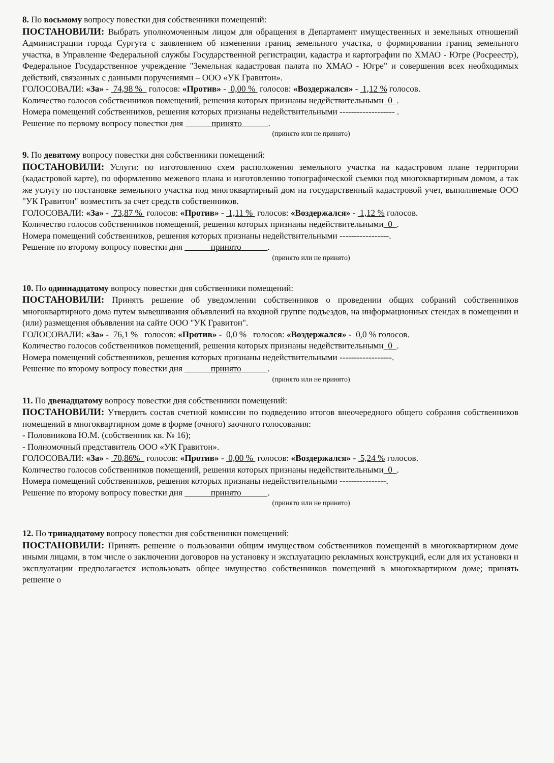8. По восьмому вопросу повестки дня собственники помещений:
ПОСТАНОВИЛИ: Выбрать уполномоченным лицом для обращения в Департамент имущественных и земельных отношений Администрации города Сургута с заявлением об изменении границ земельного участка, о формировании границ земельного участка, в Управление Федеральной службы Государственной регистрации, кадастра и картографии по ХМАО - Югре (Росреестр), Федеральное Государственное учреждение "Земельная кадастровая палата по ХМАО - Югре" и совершения всех необходимых действий, связанных с данными поручениями – ООО «УК Гравитон».
ГОЛОСОВАЛИ: «За» - 74,98 % голосов: «Против» - 0,00 % голосов: «Воздержался» - 1,12 % голосов.
Количество голосов собственников помещений, решения которых признаны недействительными 0 .
Номера помещений собственников, решения которых признаны недействительными ------------------- .
Решение по первому вопросу повестки дня принято .
(принято или не принято)
9. По девятому вопросу повестки дня собственники помещений:
ПОСТАНОВИЛИ: Услуги: по изготовлению схем расположения земельного участка на кадастровом плане территории (кадастровой карте), по оформлению межевого плана и изготовлению топографической съемки под многоквартирным домом, а так же услугу по постановке земельного участка под многоквартирный дом на государственный кадастровой учет, выполняемые ООО "УК Гравитон" возместить за счет средств собственников.
ГОЛОСОВАЛИ: «За» - 73,87 % голосов: «Против» - 1,11 % голосов: «Воздержался» - 1,12 % голосов.
Количество голосов собственников помещений, решения которых признаны недействительными 0 .
Номера помещений собственников, решения которых признаны недействительными -----------------.
Решение по второму вопросу повестки дня принято .
(принято или не принято)
10. По одиннадцатому вопросу повестки дня собственники помещений:
ПОСТАНОВИЛИ: Принять решение об уведомлении собственников о проведении общих собраний собственников многоквартирного дома путем вывешивания объявлений на входной группе подъездов, на информационных стендах в помещении и (или) размещения объявления на сайте ООО "УК Гравитон".
ГОЛОСОВАЛИ: «За» - 76,1 % голосов: «Против» - 0,0 % голосов: «Воздержался» - 0,0 % голосов.
Количество голосов собственников помещений, решения которых признаны недействительными 0 .
Номера помещений собственников, решения которых признаны недействительными ------------------.
Решение по второму вопросу повестки дня принято .
(принято или не принято)
11. По двенадцатому вопросу повестки дня собственники помещений:
ПОСТАНОВИЛИ: Утвердить состав счетной комиссии по подведению итогов внеочередного общего собрания собственников помещений в многоквартирном доме в форме (очного) заочного голосования:
- Половникова Ю.М. (собственник кв. № 16);
- Полномочный представитель ООО «УК Гравитон».
ГОЛОСОВАЛИ: «За» - 70,86% голосов: «Против» - 0,00 % голосов: «Воздержался» - 5,24 % голосов.
Количество голосов собственников помещений, решения которых признаны недействительными 0 .
Номера помещений собственников, решения которых признаны недействительными ----------------.
Решение по второму вопросу повестки дня принято .
(принято или не принято)
12. По тринадцатому вопросу повестки дня собственники помещений:
ПОСТАНОВИЛИ: Принять решение о пользовании общим имуществом собственников помещений в многоквартирном доме иными лицами, в том числе о заключении договоров на установку и эксплуатацию рекламных конструкций, если для их установки и эксплуатации предполагается использовать общее имущество собственников помещений в многоквартирном доме; принять решение о